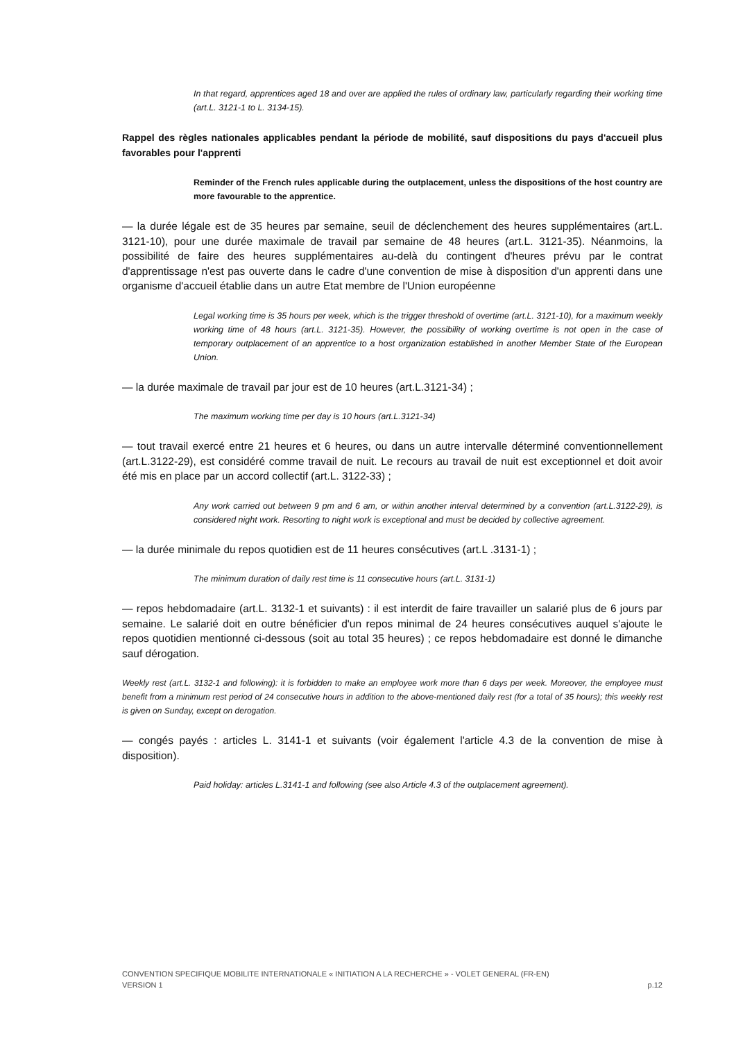In that regard, apprentices aged 18 and over are applied the rules of ordinary law, particularly regarding their working time (art.L. 3121-1 to L. 3134-15).
Rappel des règles nationales applicables pendant la période de mobilité, sauf dispositions du pays d'accueil plus favorables pour l'apprenti
Reminder of the French rules applicable during the outplacement, unless the dispositions of the host country are more favourable to the apprentice.
— la durée légale est de 35 heures par semaine, seuil de déclenchement des heures supplémentaires (art.L. 3121-10), pour une durée maximale de travail par semaine de 48 heures (art.L. 3121-35). Néanmoins, la possibilité de faire des heures supplémentaires au-delà du contingent d'heures prévu par le contrat d'apprentissage n'est pas ouverte dans le cadre d'une convention de mise à disposition d'un apprenti dans une organisme d'accueil établie dans un autre Etat membre de l'Union européenne
Legal working time is 35 hours per week, which is the trigger threshold of overtime (art.L. 3121-10), for a maximum weekly working time of 48 hours (art.L. 3121-35). However, the possibility of working overtime is not open in the case of temporary outplacement of an apprentice to a host organization established in another Member State of the European Union.
— la durée maximale de travail par jour est de 10 heures (art.L.3121-34) ;
The maximum working time per day is 10 hours (art.L.3121-34)
— tout travail exercé entre 21 heures et 6 heures, ou dans un autre intervalle déterminé conventionnellement (art.L.3122-29), est considéré comme travail de nuit. Le recours au travail de nuit est exceptionnel et doit avoir été mis en place par un accord collectif (art.L. 3122-33) ;
Any work carried out between 9 pm and 6 am, or within another interval determined by a convention (art.L.3122-29), is considered night work. Resorting to night work is exceptional and must be decided by collective agreement.
— la durée minimale du repos quotidien est de 11 heures consécutives (art.L .3131-1) ;
The minimum duration of daily rest time is 11 consecutive hours (art.L. 3131-1)
— repos hebdomadaire (art.L. 3132-1 et suivants) : il est interdit de faire travailler un salarié plus de 6 jours par semaine. Le salarié doit en outre bénéficier d'un repos minimal de 24 heures consécutives auquel s'ajoute le repos quotidien mentionné ci-dessous (soit au total 35 heures) ; ce repos hebdomadaire est donné le dimanche sauf dérogation.
Weekly rest (art.L. 3132-1 and following): it is forbidden to make an employee work more than 6 days per week. Moreover, the employee must benefit from a minimum rest period of 24 consecutive hours in addition to the above-mentioned daily rest (for a total of 35 hours); this weekly rest is given on Sunday, except on derogation.
— congés payés : articles L. 3141-1 et suivants (voir également l'article 4.3 de la convention de mise à disposition).
Paid holiday: articles L.3141-1 and following (see also Article 4.3 of the outplacement agreement).
CONVENTION SPECIFIQUE MOBILITE INTERNATIONALE « INITIATION A LA RECHERCHE » - VOLET GENERAL (FR-EN)
VERSION 1 p.12